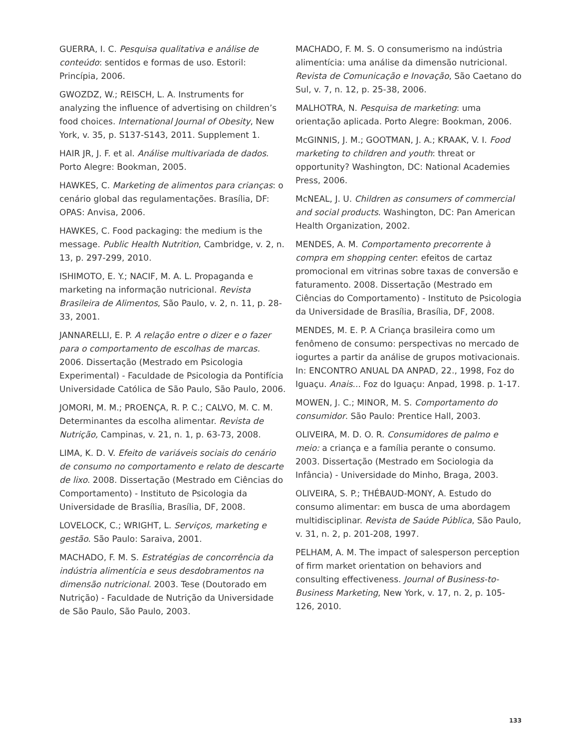GUERRA, I. C. Pesquisa qualitativa e análise de conteúdo: sentidos e formas de uso. Estoril: Princípia, 2006.
GWOZDZ, W.; REISCH, L. A. Instruments for analyzing the influence of advertising on children’s food choices. International Journal of Obesity, New York, v. 35, p. S137-S143, 2011. Supplement 1.
HAIR JR, J. F. et al. Análise multivariada de dados. Porto Alegre: Bookman, 2005.
HAWKES, C. Marketing de alimentos para crianças: o cenário global das regulamentações. Brasília, DF: OPAS: Anvisa, 2006.
HAWKES, C. Food packaging: the medium is the message. Public Health Nutrition, Cambridge, v. 2, n. 13, p. 297-299, 2010.
ISHIMOTO, E. Y.; NACIF, M. A. L. Propaganda e marketing na informação nutricional. Revista Brasileira de Alimentos, São Paulo, v. 2, n. 11, p. 28-33, 2001.
JANNARELLI, E. P. A relação entre o dizer e o fazer para o comportamento de escolhas de marcas. 2006. Dissertação (Mestrado em Psicologia Experimental) - Faculdade de Psicologia da Pontifícia Universidade Católica de São Paulo, São Paulo, 2006.
JOMORI, M. M.; PROENÇA, R. P. C.; CALVO, M. C. M. Determinantes da escolha alimentar. Revista de Nutrição, Campinas, v. 21, n. 1, p. 63-73, 2008.
LIMA, K. D. V. Efeito de variáveis sociais do cenário de consumo no comportamento e relato de descarte de lixo. 2008. Dissertação (Mestrado em Ciências do Comportamento) - Instituto de Psicologia da Universidade de Brasília, Brasília, DF, 2008.
LOVELOCK, C.; WRIGHT, L. Serviços, marketing e gestão. São Paulo: Saraiva, 2001.
MACHADO, F. M. S. Estratégias de concorrência da indústria alimentícia e seus desdobramentos na dimensão nutricional. 2003. Tese (Doutorado em Nutrição) - Faculdade de Nutrição da Universidade de São Paulo, São Paulo, 2003.
MACHADO, F. M. S. O consumerismo na indústria alimentícia: uma análise da dimensão nutricional. Revista de Comunicação e Inovação, São Caetano do Sul, v. 7, n. 12, p. 25-38, 2006.
MALHOTRA, N. Pesquisa de marketing: uma orientação aplicada. Porto Alegre: Bookman, 2006.
McGINNIS, J. M.; GOOTMAN, J. A.; KRAAK, V. I. Food marketing to children and youth: threat or opportunity? Washington, DC: National Academies Press, 2006.
McNEAL, J. U. Children as consumers of commercial and social products. Washington, DC: Pan American Health Organization, 2002.
MENDES, A. M. Comportamento precorrente à compra em shopping center: efeitos de cartaz promocional em vitrinas sobre taxas de conversão e faturamento. 2008. Dissertação (Mestrado em Ciências do Comportamento) - Instituto de Psicologia da Universidade de Brasília, Brasília, DF, 2008.
MENDES, M. E. P. A Criança brasileira como um fenômeno de consumo: perspectivas no mercado de iogurtes a partir da análise de grupos motivacionais. In: ENCONTRO ANUAL DA ANPAD, 22., 1998, Foz do Iguaçu. Anais... Foz do Iguaçu: Anpad, 1998. p. 1-17.
MOWEN, J. C.; MINOR, M. S. Comportamento do consumidor. São Paulo: Prentice Hall, 2003.
OLIVEIRA, M. D. O. R. Consumidores de palmo e meio: a criança e a família perante o consumo. 2003. Dissertação (Mestrado em Sociologia da Infância) - Universidade do Minho, Braga, 2003.
OLIVEIRA, S. P.; THÉBAUD-MONY, A. Estudo do consumo alimentar: em busca de uma abordagem multidisciplinar. Revista de Saúde Pública, São Paulo, v. 31, n. 2, p. 201-208, 1997.
PELHAM, A. M. The impact of salesperson perception of firm market orientation on behaviors and consulting effectiveness. Journal of Business-to-Business Marketing, New York, v. 17, n. 2, p. 105-126, 2010.
133